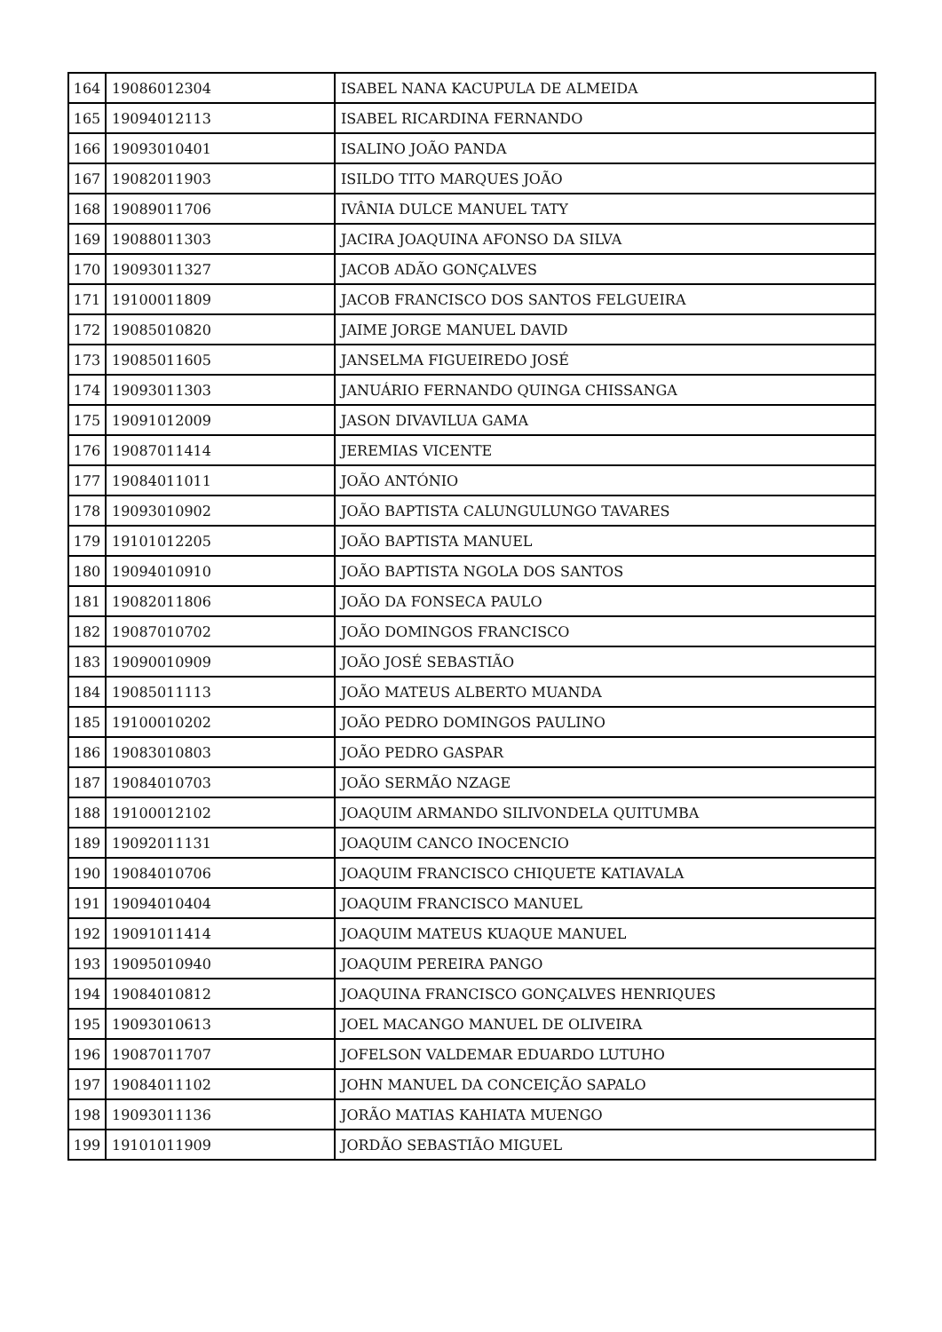| 164 | 19086012304 | ISABEL NANA KACUPULA DE ALMEIDA |
| 165 | 19094012113 | ISABEL RICARDINA FERNANDO |
| 166 | 19093010401 | ISALINO JOÃO PANDA |
| 167 | 19082011903 | ISILDO TITO MARQUES JOÃO |
| 168 | 19089011706 | IVÂNIA DULCE MANUEL TATY |
| 169 | 19088011303 | JACIRA JOAQUINA AFONSO DA SILVA |
| 170 | 19093011327 | JACOB ADÃO GONÇALVES |
| 171 | 19100011809 | JACOB FRANCISCO DOS SANTOS FELGUEIRA |
| 172 | 19085010820 | JAIME JORGE MANUEL DAVID |
| 173 | 19085011605 | JANSELMA FIGUEIREDO JOSÉ |
| 174 | 19093011303 | JANUÁRIO FERNANDO QUINGA CHISSANGA |
| 175 | 19091012009 | JASON DIVAVILUA GAMA |
| 176 | 19087011414 | JEREMIAS VICENTE |
| 177 | 19084011011 | JOÃO ANTÓNIO |
| 178 | 19093010902 | JOÃO BAPTISTA CALUNGULUNGO TAVARES |
| 179 | 19101012205 | JOÃO BAPTISTA MANUEL |
| 180 | 19094010910 | JOÃO BAPTISTA NGOLA DOS SANTOS |
| 181 | 19082011806 | JOÃO DA FONSECA PAULO |
| 182 | 19087010702 | JOÃO DOMINGOS FRANCISCO |
| 183 | 19090010909 | JOÃO JOSÉ SEBASTIÃO |
| 184 | 19085011113 | JOÃO MATEUS ALBERTO MUANDA |
| 185 | 19100010202 | JOÃO PEDRO DOMINGOS PAULINO |
| 186 | 19083010803 | JOÃO PEDRO GASPAR |
| 187 | 19084010703 | JOÃO SERMÃO NZAGE |
| 188 | 19100012102 | JOAQUIM ARMANDO SILIVONDELA QUITUMBA |
| 189 | 19092011131 | JOAQUIM CANCO INOCENCIO |
| 190 | 19084010706 | JOAQUIM FRANCISCO CHIQUETE KATIAVALA |
| 191 | 19094010404 | JOAQUIM FRANCISCO MANUEL |
| 192 | 19091011414 | JOAQUIM MATEUS KUAQUE MANUEL |
| 193 | 19095010940 | JOAQUIM PEREIRA PANGO |
| 194 | 19084010812 | JOAQUINA FRANCISCO GONÇALVES HENRIQUES |
| 195 | 19093010613 | JOEL MACANGO MANUEL DE OLIVEIRA |
| 196 | 19087011707 | JOFELSON VALDEMAR EDUARDO LUTUHO |
| 197 | 19084011102 | JOHN MANUEL DA CONCEIÇÃO SAPALO |
| 198 | 19093011136 | JORÃO MATIAS KAHIATA MUENGO |
| 199 | 19101011909 | JORDÃO SEBASTIÃO MIGUEL |